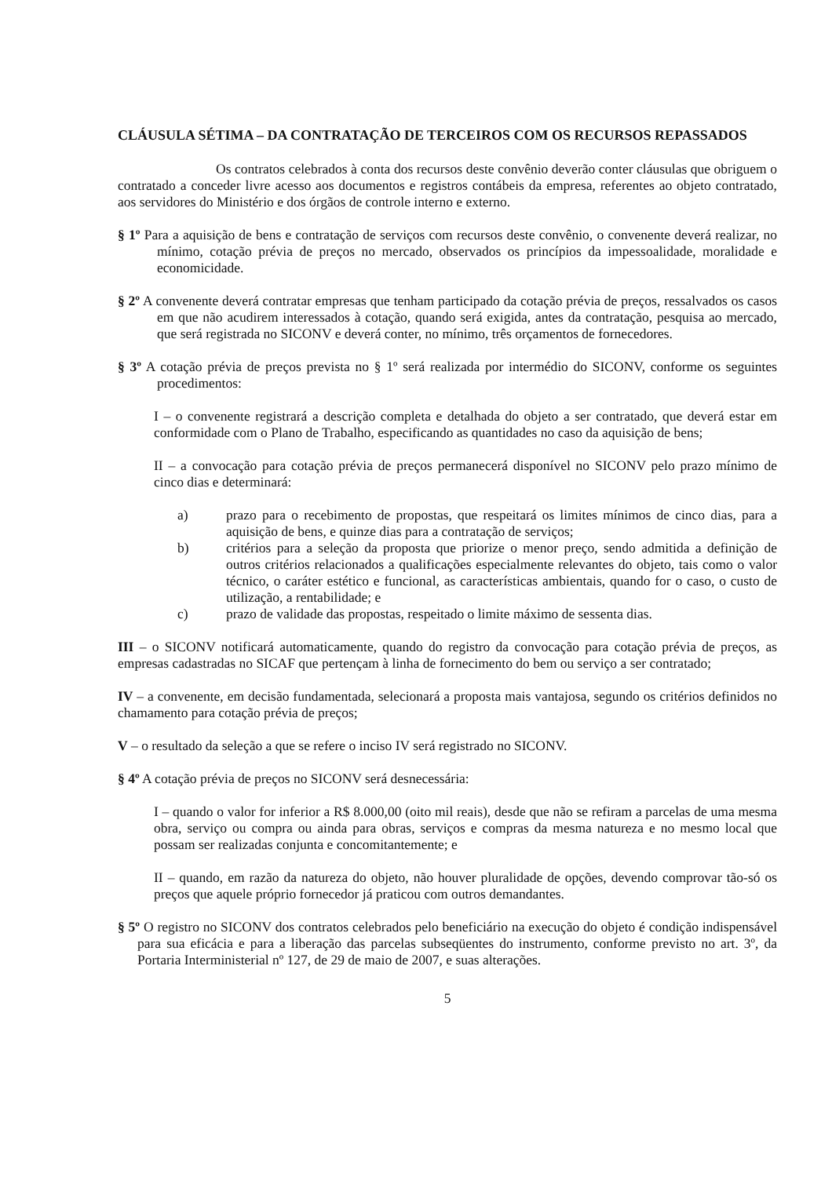CLÁUSULA SÉTIMA – DA CONTRATAÇÃO DE TERCEIROS COM OS RECURSOS REPASSADOS
Os contratos celebrados à conta dos recursos deste convênio deverão conter cláusulas que obriguem o contratado a conceder livre acesso aos documentos e registros contábeis da empresa, referentes ao objeto contratado, aos servidores do Ministério e dos órgãos de controle interno e externo.
§ 1º Para a aquisição de bens e contratação de serviços com recursos deste convênio, o convenente deverá realizar, no mínimo, cotação prévia de preços no mercado, observados os princípios da impessoalidade, moralidade e economicidade.
§ 2º A convenente deverá contratar empresas que tenham participado da cotação prévia de preços, ressalvados os casos em que não acudirem interessados à cotação, quando será exigida, antes da contratação, pesquisa ao mercado, que será registrada no SICONV e deverá conter, no mínimo, três orçamentos de fornecedores.
§ 3º A cotação prévia de preços prevista no § 1º será realizada por intermédio do SICONV, conforme os seguintes procedimentos:
I – o convenente registrará a descrição completa e detalhada do objeto a ser contratado, que deverá estar em conformidade com o Plano de Trabalho, especificando as quantidades no caso da aquisição de bens;
II – a convocação para cotação prévia de preços permanecerá disponível no SICONV pelo prazo mínimo de cinco dias e determinará:
a) prazo para o recebimento de propostas, que respeitará os limites mínimos de cinco dias, para a aquisição de bens, e quinze dias para a contratação de serviços;
b) critérios para a seleção da proposta que priorize o menor preço, sendo admitida a definição de outros critérios relacionados a qualificações especialmente relevantes do objeto, tais como o valor técnico, o caráter estético e funcional, as características ambientais, quando for o caso, o custo de utilização, a rentabilidade; e
c) prazo de validade das propostas, respeitado o limite máximo de sessenta dias.
III – o SICONV notificará automaticamente, quando do registro da convocação para cotação prévia de preços, as empresas cadastradas no SICAF que pertençam à linha de fornecimento do bem ou serviço a ser contratado;
IV – a convenente, em decisão fundamentada, selecionará a proposta mais vantajosa, segundo os critérios definidos no chamamento para cotação prévia de preços;
V – o resultado da seleção a que se refere o inciso IV será registrado no SICONV.
§ 4º A cotação prévia de preços no SICONV será desnecessária:
I – quando o valor for inferior a R$ 8.000,00 (oito mil reais), desde que não se refiram a parcelas de uma mesma obra, serviço ou compra ou ainda para obras, serviços e compras da mesma natureza e no mesmo local que possam ser realizadas conjunta e concomitantemente; e
II – quando, em razão da natureza do objeto, não houver pluralidade de opções, devendo comprovar tão-só os preços que aquele próprio fornecedor já praticou com outros demandantes.
§ 5º O registro no SICONV dos contratos celebrados pelo beneficiário na execução do objeto é condição indispensável para sua eficácia e para a liberação das parcelas subseqüentes do instrumento, conforme previsto no art. 3º, da Portaria Interministerial nº 127, de 29 de maio de 2007, e suas alterações.
5